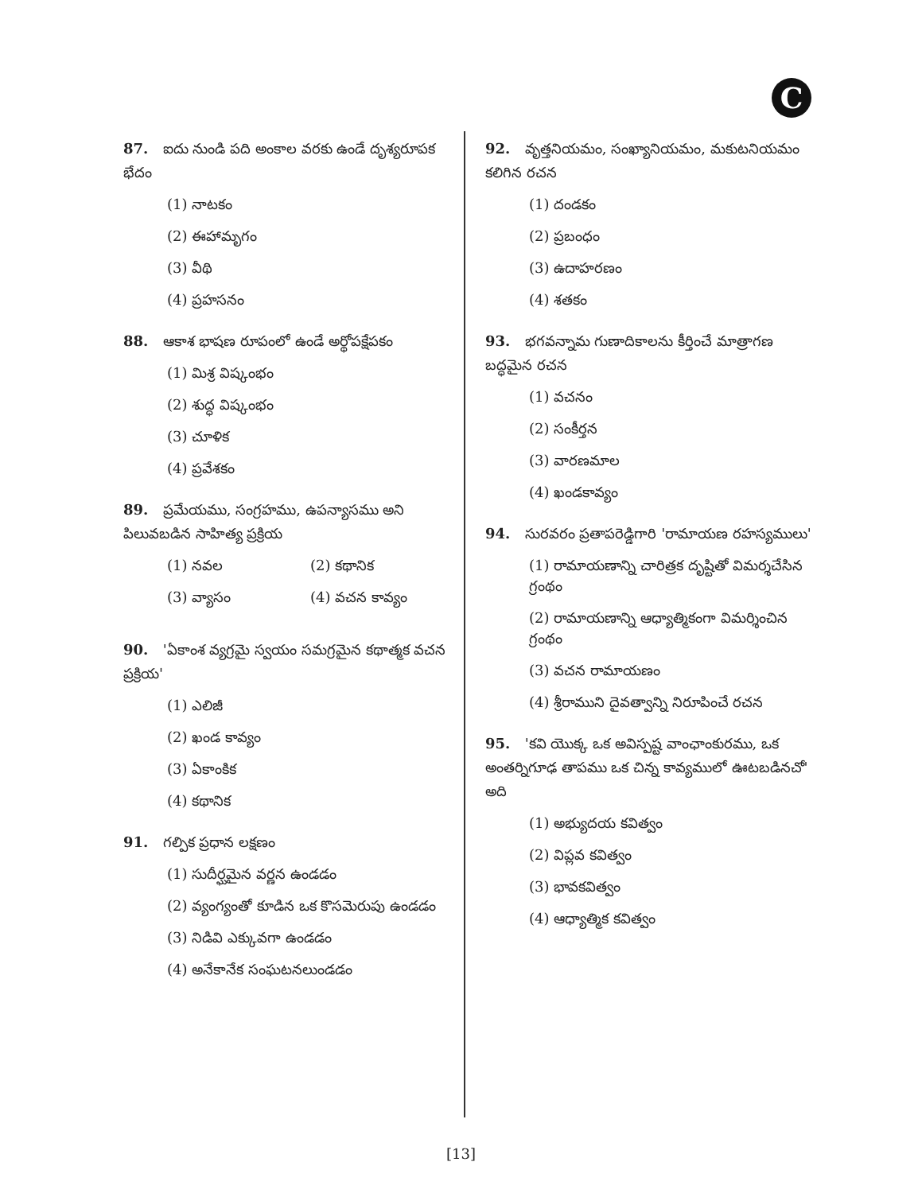C
87. ఐదు నుండి పది అంకాల వరకు ఉండే దృశ్యరూపక భేదం
(1) నాటకం
(2) ఈహామృగం
(3) వీథి
(4) ప్రహసనం
88. ఆకాశ భాషణ రూపంలో ఉండే అర్థోపక్షేపకం
(1) మిశ్ర విష్కంభం
(2) శుద్ధ విష్కంభం
(3) చూళిక
(4) ప్రవేశకం
89. ప్రమేయము, సంగ్రహము, ఉపన్యాసము అని పిలువబడిన సాహిత్య ప్రక్రియ
(1) నవల (2) కథానిక
(3) వ్యాసం (4) వచన కావ్యం
90. 'ఏకాంశ వ్యగ్రమై స్వయం సమగ్రమైన కథాత్మక వచన ప్రక్రియ'
(1) ఎలిజీ
(2) ఖండ కావ్యం
(3) ఏకాంకిక
(4) కథానిక
91. గల్పిక ప్రధాన లక్షణం
(1) సుదీర్ఘమైన వర్ణన ఉండడం
(2) వ్యంగ్యంతో కూడిన ఒక కొసమెరుపు ఉండడం
(3) నిడివి ఎక్కువగా ఉండడం
(4) అనేకానేక సంఘటనలుండడం
92. వృత్తనియమం, సంఖ్యానియమం, మకుటనియమం కలిగిన రచన
(1) దండకం
(2) ప్రబంధం
(3) ఉదాహరణం
(4) శతకం
93. భగవన్నామ గుణాదికాలను కీర్తించే మాత్రాగణ బద్ధమైన రచన
(1) వచనం
(2) సంకీర్తన
(3) వారణమాల
(4) ఖండకావ్యం
94. సురవరం ప్రతాపరెడ్డిగారి 'రామాయణ రహస్యములు'
(1) రామాయణాన్ని చారిత్రక దృష్టితో విమర్శచేసిన గ్రంథం
(2) రామాయణాన్ని ఆధ్యాత్మికంగా విమర్శించిన గ్రంథం
(3) వచన రామాయణం
(4) శ్రీరాముని దైవత్వాన్ని నిరూపించే రచన
95. 'కవి యొక్క ఒక అవిస్పష్ట వాంఛాంకురము, ఒక అంతర్నిగూఢ తాపము ఒక చిన్న కావ్యములో ఊటబడినచో' అది
(1) అభ్యుదయ కవిత్వం
(2) విప్లవ కవిత్వం
(3) భావకవిత్వం
(4) ఆధ్యాత్మిక కవిత్వం
[13]